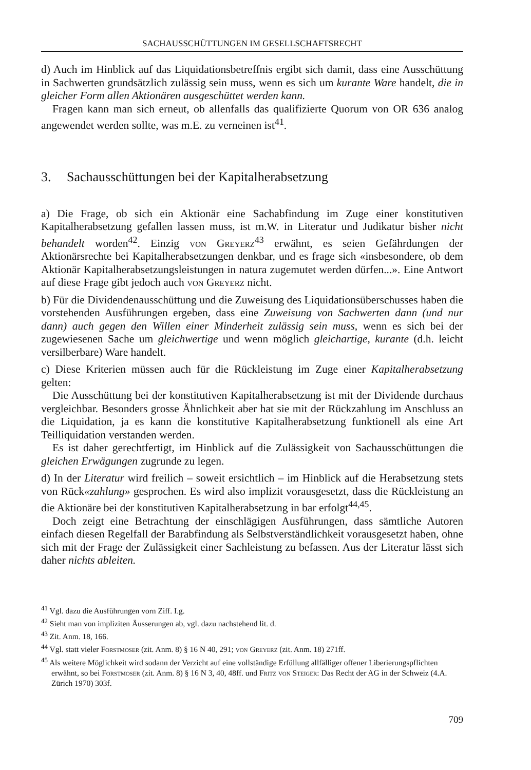SACHAUSSCHÜTTUNGEN IM GESELLSCHAFTSRECHT
d) Auch im Hinblick auf das Liquidationsbetreffnis ergibt sich damit, dass eine Ausschüttung in Sachwerten grundsätzlich zulässig sein muss, wenn es sich um kurante Ware handelt, die in gleicher Form allen Aktionären ausgeschüttet werden kann.
Fragen kann man sich erneut, ob allenfalls das qualifizierte Quorum von OR 636 analog angewendet werden sollte, was m.E. zu verneinen ist<sup>41</sup>.
3. Sachausschüttungen bei der Kapitalherabsetzung
a) Die Frage, ob sich ein Aktionär eine Sachabfindung im Zuge einer konstitutiven Kapitalherabsetzung gefallen lassen muss, ist m.W. in Literatur und Judikatur bisher nicht behandelt worden<sup>42</sup>. Einzig von Greyerz<sup>43</sup> erwähnt, es seien Gefährdungen der Aktionärsrechte bei Kapitalherabsetzungen denkbar, und es frage sich «insbesondere, ob dem Aktionär Kapitalherabsetzungsleistungen in natura zugemutet werden dürfen...». Eine Antwort auf diese Frage gibt jedoch auch von Greyerz nicht.
b) Für die Dividendenausschüttung und die Zuweisung des Liquidationsüberschusses haben die vorstehenden Ausführungen ergeben, dass eine Zuweisung von Sachwerten dann (und nur dann) auch gegen den Willen einer Minderheit zulässig sein muss, wenn es sich bei der zugewiesenen Sache um gleichwertige und wenn möglich gleichartige, kurante (d.h. leicht versilberbare) Ware handelt.
c) Diese Kriterien müssen auch für die Rückleistung im Zuge einer Kapitalherabsetzung gelten:
Die Ausschüttung bei der konstitutiven Kapitalherabsetzung ist mit der Dividende durchaus vergleichbar. Besonders grosse Ähnlichkeit aber hat sie mit der Rückzahlung im Anschluss an die Liquidation, ja es kann die konstitutive Kapitalherabsetzung funktionell als eine Art Teilliquidation verstanden werden.
Es ist daher gerechtfertigt, im Hinblick auf die Zulässigkeit von Sachausschüttungen die gleichen Erwägungen zugrunde zu legen.
d) In der Literatur wird freilich – soweit ersichtlich – im Hinblick auf die Herabsetzung stets von Rück«zahlung» gesprochen. Es wird also implizit vorausgesetzt, dass die Rückleistung an die Aktionäre bei der konstitutiven Kapitalherabsetzung in bar erfolgt<sup>44,45</sup>.
Doch zeigt eine Betrachtung der einschlägigen Ausführungen, dass sämtliche Autoren einfach diesen Regelfall der Barabfindung als Selbstverständlichkeit vorausgesetzt haben, ohne sich mit der Frage der Zulässigkeit einer Sachleistung zu befassen. Aus der Literatur lässt sich daher nichts ableiten.
<sup>41</sup> Vgl. dazu die Ausführungen vorn Ziff. I.g.
<sup>42</sup> Sieht man von impliziten Äusserungen ab, vgl. dazu nachstehend lit. d.
<sup>43</sup> Zit. Anm. 18, 166.
<sup>44</sup> Vgl. statt vieler Forstmoser (zit. Anm. 8) § 16 N 40, 291; von Greyerz (zit. Anm. 18) 271ff.
<sup>45</sup> Als weitere Möglichkeit wird sodann der Verzicht auf eine vollständige Erfüllung allfälliger offener Liberierungspflichten erwähnt, so bei Forstmoser (zit. Anm. 8) § 16 N 3, 40, 48ff. und Fritz von Steiger: Das Recht der AG in der Schweiz (4.A. Zürich 1970) 303f.
709